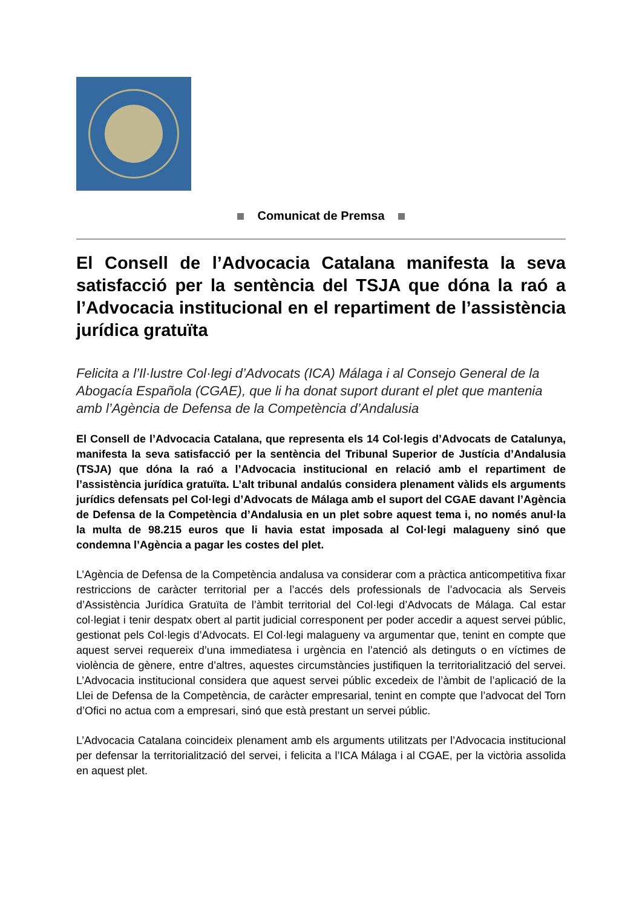Comunicat de Premsa
El Consell de l’Advocacia Catalana manifesta la seva satisfacció per la sentència del TSJA que dóna la raó a l’Advocacia institucional en el repartiment de l’assistència jurídica gratuïta
Felicita a l’Il·lustre Col·legi d’Advocats (ICA) Málaga i al Consejo General de la Abogacía Española (CGAE), que li ha donat suport durant el plet que mantenia amb l’Agència de Defensa de la Competència d’Andalusia
El Consell de l’Advocacia Catalana, que representa els 14 Col·legis d’Advocats de Catalunya, manifesta la seva satisfacció per la sentència del Tribunal Superior de Justícia d’Andalusia (TSJA) que dóna la raó a l’Advocacia institucional en relació amb el repartiment de l’assistència jurídica gratuïta. L’alt tribunal andalús considera plenament vàlids els arguments jurídics defensats pel Col·legi d’Advocats de Málaga amb el suport del CGAE davant l’Agència de Defensa de la Competència d’Andalusia en un plet sobre aquest tema i, no només anul·la la multa de 98.215 euros que li havia estat imposada al Col·legi malagueny sinó que condemna l’Agència a pagar les costes del plet.
L’Agència de Defensa de la Competència andalusa va considerar com a pràctica anticompetitiva fixar restriccions de caràcter territorial per a l’accés dels professionals de l’advocacia als Serveis d’Assistència Jurídica Gratuïta de l’àmbit territorial del Col·legi d’Advocats de Málaga. Cal estar col·legiat i tenir despatx obert al partit judicial corresponent per poder accedir a aquest servei públic, gestionat pels Col·legis d’Advocats. El Col·legi malagueny va argumentar que, tenint en compte que aquest servei requereix d’una immediatesa i urgència en l’atenció als detinguts o en víctimes de violència de gènere, entre d’altres, aquestes circumstàncies justifiquen la territorialització del servei. L’Advocacia institucional considera que aquest servei públic excedeix de l’àmbit de l’aplicació de la Llei de Defensa de la Competència, de caràcter empresarial, tenint en compte que l’advocat del Torn d’Ofici no actua com a empresari, sinó que està prestant un servei públic.
L’Advocacia Catalana coincideix plenament amb els arguments utilitzats per l’Advocacia institucional per defensar la territorialització del servei, i felicita a l’ICA Málaga i al CGAE, per la victòria assolida en aquest plet.